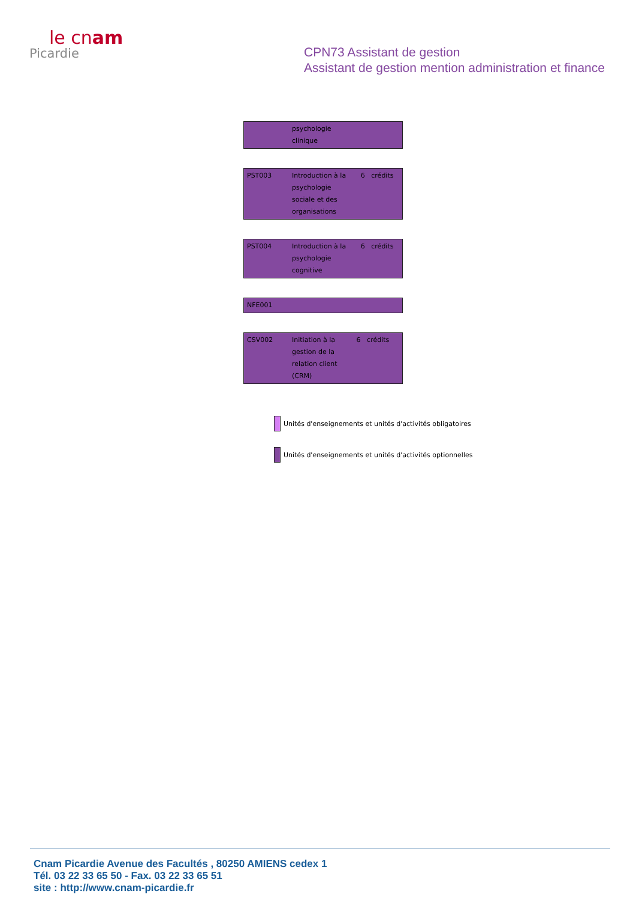le cnam
Picardie
CPN73 Assistant de gestion
Assistant de gestion mention administration et finance
| | psychologie clinique | |
| PST003 | Introduction à la psychologie sociale et des organisations | 6 crédits |
| PST004 | Introduction à la psychologie cognitive | 6 crédits |
| NFE001 |
| CSV002 | Initiation à la gestion de la relation client (CRM) | 6 crédits |
Unités d'enseignements et unités d'activités obligatoires
Unités d'enseignements et unités d'activités optionnelles
Cnam Picardie Avenue des Facultés , 80250 AMIENS cedex 1
Tél. 03 22 33 65 50 - Fax. 03 22 33 65 51
site : http://www.cnam-picardie.fr